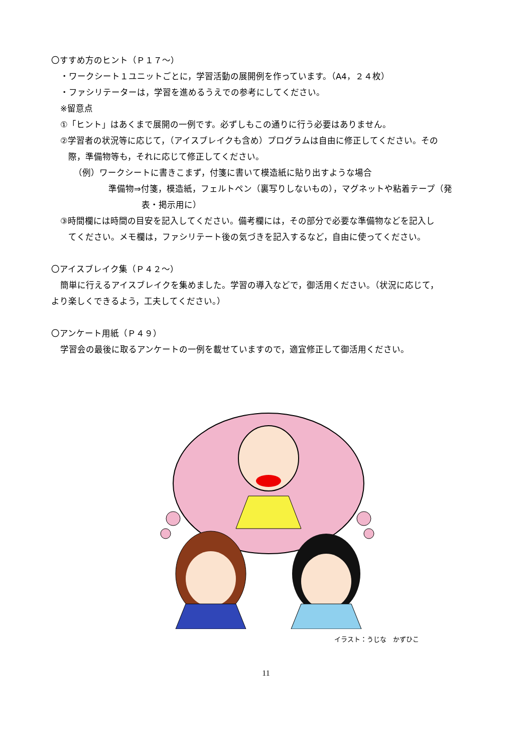〇すすめ方のヒント（Ｐ１７～）
・ワークシート１ユニットごとに，学習活動の展開例を作っています。（A4，２４枚）
・ファシリテーターは，学習を進めるうえでの参考にしてください。
※留意点
①「ヒント」はあくまで展開の一例です。必ずしもこの通りに行う必要はありません。
②学習者の状況等に応じて，（アイスブレイクも含め）プログラムは自由に修正してください。その
際，準備物等も，それに応じて修正してください。
（例）ワークシートに書きこまず，付箋に書いて模造紙に貼り出すような場合
準備物⇒付箋，模造紙，フェルトペン（裏写りしないもの），マグネットや粘着テープ（発
表・掲示用に）
③時間欄には時間の目安を記入してください。備考欄には，その部分で必要な準備物などを記入し
てください。メモ欄は，ファシリテート後の気づきを記入するなど，自由に使ってください。
〇アイスブレイク集（Ｐ４２～）
簡単に行えるアイスブレイクを集めました。学習の導入などで，御活用ください。（状況に応じて，
より楽しくできるよう，工夫してください。）
〇アンケート用紙（Ｐ４９）
学習会の最後に取るアンケートの一例を載せていますので，適宜修正して御活用ください。
イラスト：うじな　かずひこ
11